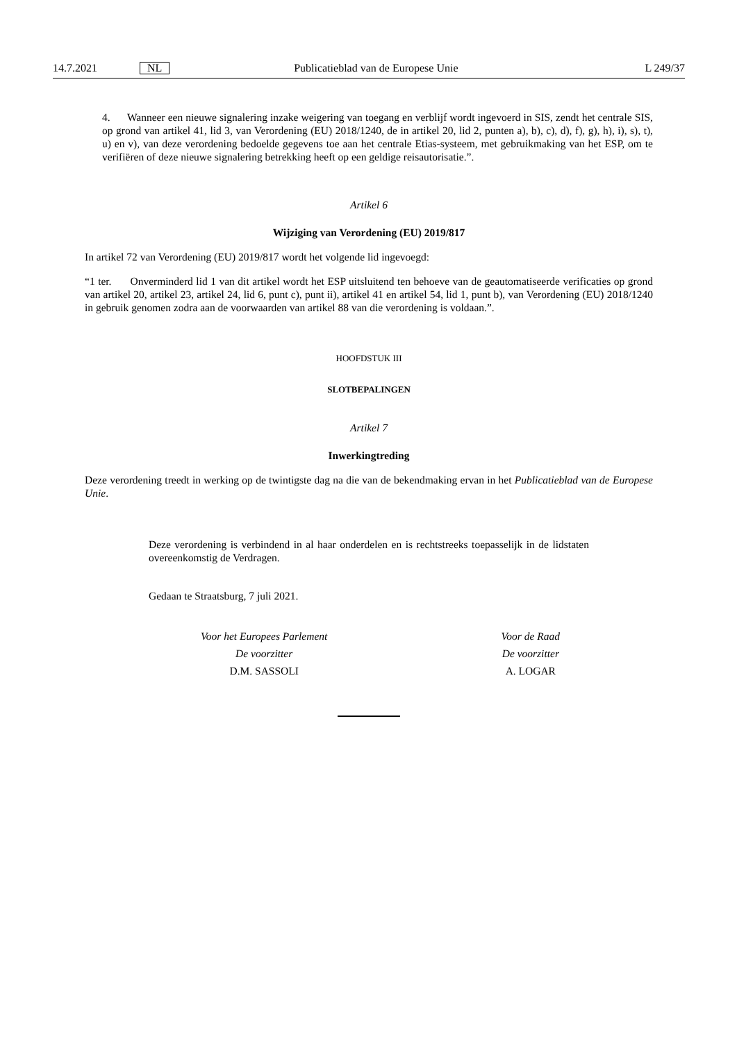14.7.2021 NL Publicatieblad van de Europese Unie L 249/37
4. Wanneer een nieuwe signalering inzake weigering van toegang en verblijf wordt ingevoerd in SIS, zendt het centrale SIS, op grond van artikel 41, lid 3, van Verordening (EU) 2018/1240, de in artikel 20, lid 2, punten a), b), c), d), f), g), h), i), s), t), u) en v), van deze verordening bedoelde gegevens toe aan het centrale Etias-systeem, met gebruikmaking van het ESP, om te verifiëren of deze nieuwe signalering betrekking heeft op een geldige reisautorisatie.”.
Artikel 6
Wijziging van Verordening (EU) 2019/817
In artikel 72 van Verordening (EU) 2019/817 wordt het volgende lid ingevoegd:
“1 ter. Onverminderd lid 1 van dit artikel wordt het ESP uitsluitend ten behoeve van de geautomatiseerde verificaties op grond van artikel 20, artikel 23, artikel 24, lid 6, punt c), punt ii), artikel 41 en artikel 54, lid 1, punt b), van Verordening (EU) 2018/1240 in gebruik genomen zodra aan de voorwaarden van artikel 88 van die verordening is voldaan.”.
HOOFDSTUK III
SLOTBEPALINGEN
Artikel 7
Inwerkingtreding
Deze verordening treedt in werking op de twintigste dag na die van de bekendmaking ervan in het Publicatieblad van de Europese Unie.
Deze verordening is verbindend in al haar onderdelen en is rechtstreeks toepasselijk in de lidstaten overeenkomstig de Verdragen.
Gedaan te Straatsburg, 7 juli 2021.
Voor het Europees Parlement
De voorzitter
D.M. SASSOLI
Voor de Raad
De voorzitter
A. LOGAR